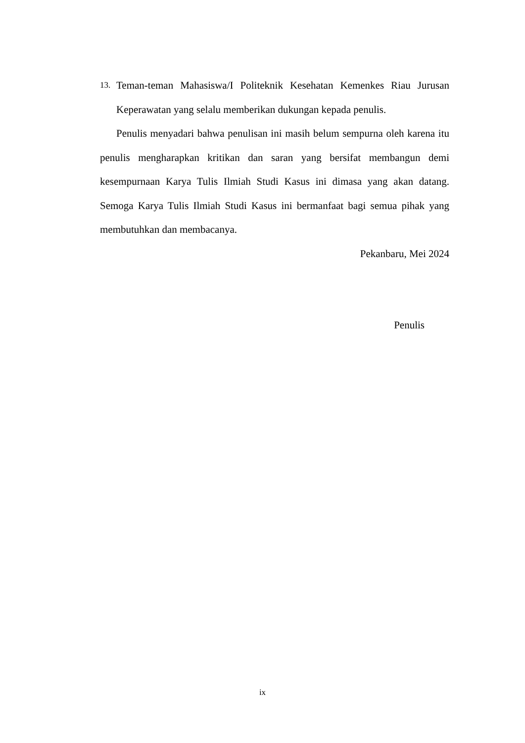13.
Teman-teman Mahasiswa/I Politeknik Kesehatan Kemenkes Riau Jurusan Keperawatan yang selalu memberikan dukungan kepada penulis.
Penulis menyadari bahwa penulisan ini masih belum sempurna oleh karena itu penulis mengharapkan kritikan dan saran yang bersifat membangun demi kesempurnaan Karya Tulis Ilmiah Studi Kasus ini dimasa yang akan datang. Semoga Karya Tulis Ilmiah Studi Kasus ini bermanfaat bagi semua pihak yang membutuhkan dan membacanya.
Pekanbaru, Mei 2024
Penulis
ix